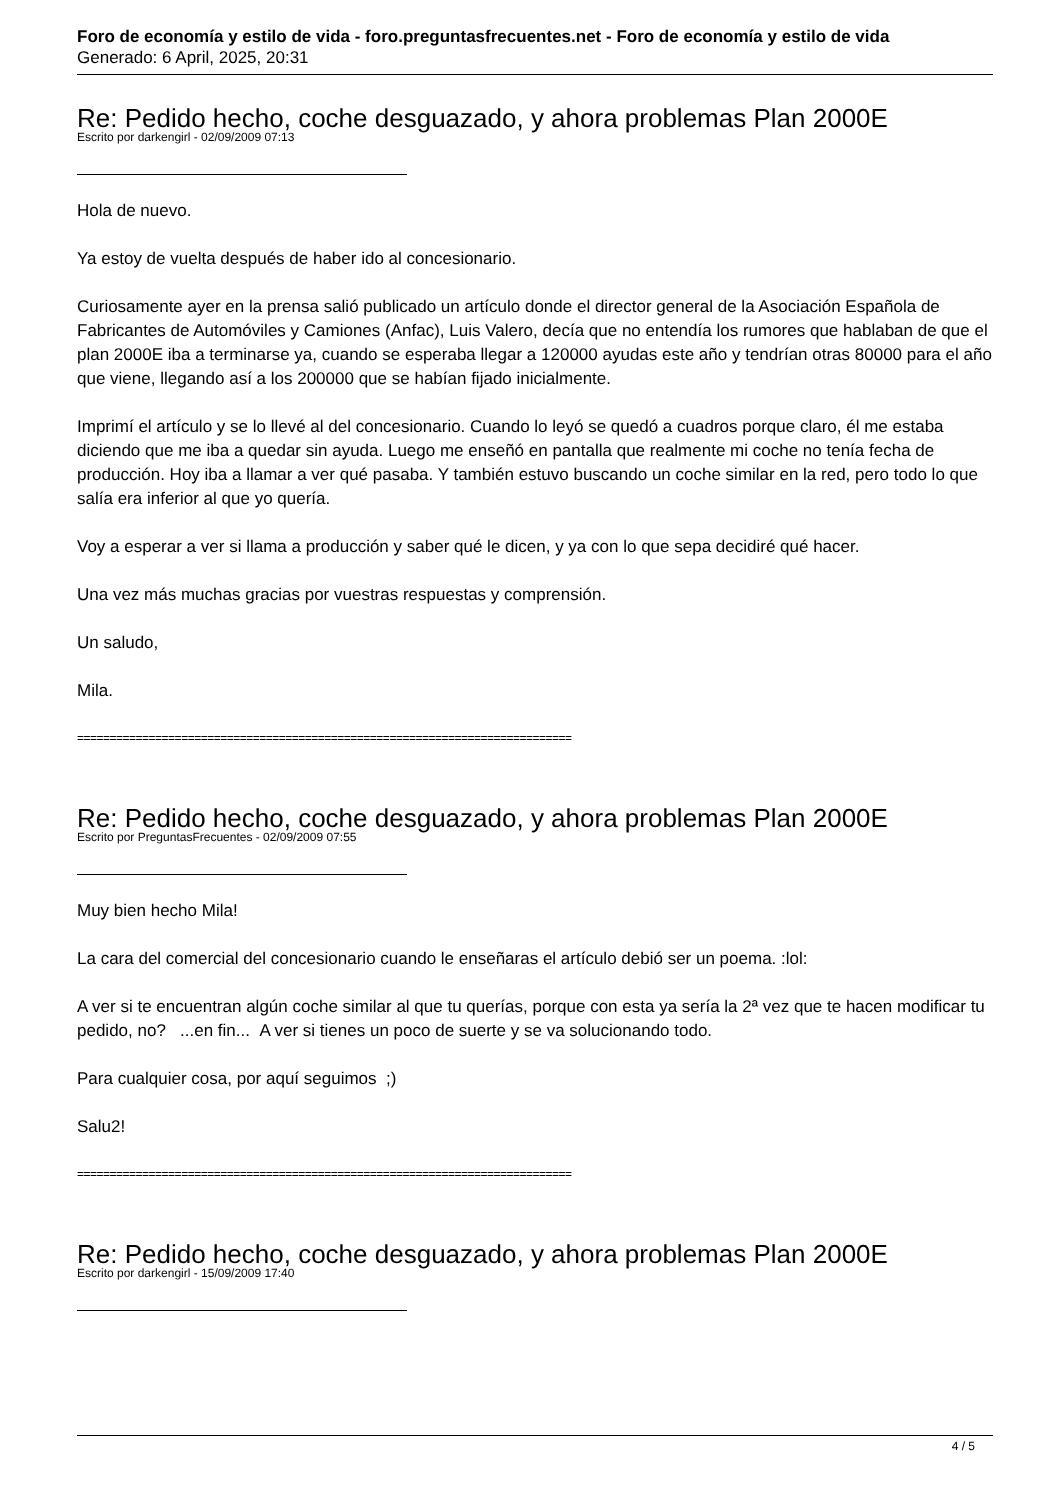Foro de economía y estilo de vida - foro.preguntasfrecuentes.net - Foro de economía y estilo de vida
Generado: 6 April, 2025, 20:31
Re: Pedido hecho, coche desguazado, y ahora problemas Plan 2000E
Escrito por darkengirl - 02/09/2009 07:13
Hola de nuevo.
Ya estoy de vuelta después de haber ido al concesionario.
Curiosamente ayer en la prensa salió publicado un artículo donde el director general de la Asociación Española de Fabricantes de Automóviles y Camiones (Anfac), Luis Valero, decía que no entendía los rumores que hablaban de que el plan 2000E iba a terminarse ya, cuando se esperaba llegar a 120000 ayudas este año y tendrían otras 80000 para el año que viene, llegando así a los 200000 que se habían fijado inicialmente.
Imprimí el artículo y se lo llevé al del concesionario. Cuando lo leyó se quedó a cuadros porque claro, él me estaba diciendo que me iba a quedar sin ayuda. Luego me enseñó en pantalla que realmente mi coche no tenía fecha de producción. Hoy iba a llamar a ver qué pasaba. Y también estuvo buscando un coche similar en la red, pero todo lo que salía era inferior al que yo quería.
Voy a esperar a ver si llama a producción y saber qué le dicen, y ya con lo que sepa decidiré qué hacer.
Una vez más muchas gracias por vuestras respuestas y comprensión.
Un saludo,
Mila.
============================================================================
Re: Pedido hecho, coche desguazado, y ahora problemas Plan 2000E
Escrito por PreguntasFrecuentes - 02/09/2009 07:55
Muy bien hecho Mila!
La cara del comercial del concesionario cuando le enseñaras el artículo debió ser un poema. :lol:
A ver si te encuentran algún coche similar al que tu querías, porque con esta ya sería la 2ª vez que te hacen modificar tu pedido, no? ...en fin... A ver si tienes un poco de suerte y se va solucionando todo.
Para cualquier cosa, por aquí seguimos ;)
Salu2!
============================================================================
Re: Pedido hecho, coche desguazado, y ahora problemas Plan 2000E
Escrito por darkengirl - 15/09/2009 17:40
4 / 5